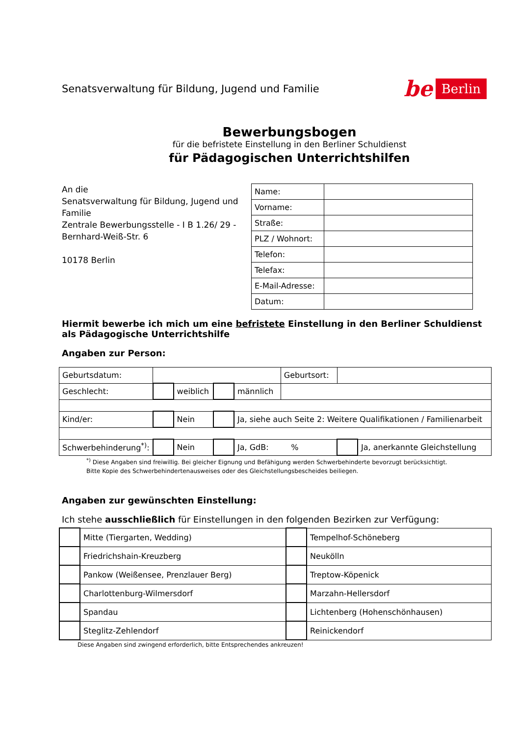Senatsverwaltung für Bildung, Jugend und Familie
be Berlin
Bewerbungsbogen
für die befristete Einstellung in den Berliner Schuldienst
für Pädagogischen Unterrichtshilfen
An die
Senatsverwaltung für Bildung, Jugend und Familie
Zentrale Bewerbungsstelle - I B 1.26/ 29 -
Bernhard-Weiß-Str. 6
10178 Berlin
| Name: | |
| Vorname: | |
| Straße: | |
| PLZ / Wohnort: | |
| Telefon: | |
| Telefax: | |
| E-Mail-Adresse: | |
| Datum: | |
Hiermit bewerbe ich mich um eine befristete Einstellung in den Berliner Schuldienst
als Pädagogische Unterrichtshilfe
Angaben zur Person:
| Geburtsdatum: | | | | | Geburtsort: | | |
| Geschlecht: | | weiblich | | männlich | | | |
| Kind/er: | | Nein | | Ja, siehe auch Seite 2: Weitere Qualifikationen / Familienarbeit | | | |
| Schwerbehinderung<sup>*)</sup>: | | Nein | | Ja, GdB: % | | | Ja, anerkannte Gleichstellung |
<sup>*)</sup> Diese Angaben sind freiwillig. Bei gleicher Eignung und Befähigung werden Schwerbehinderte bevorzugt berücksichtigt.
Bitte Kopie des Schwerbehindertenausweises oder des Gleichstellungsbescheides beiliegen.
Angaben zur gewünschten Einstellung:
Ich stehe ausschließlich für Einstellungen in den folgenden Bezirken zur Verfügung:
| | Mitte (Tiergarten, Wedding) | | Tempelhof-Schöneberg |
| | Friedrichshain-Kreuzberg | | Neukölln |
| | Pankow (Weißensee, Prenzlauer Berg) | | Treptow-Köpenick |
| | Charlottenburg-Wilmersdorf | | Marzahn-Hellersdorf |
| | Spandau | | Lichtenberg (Hohenschönhausen) |
| | Steglitz-Zehlendorf | | Reinickendorf |
Diese Angaben sind zwingend erforderlich, bitte Entsprechendes ankreuzen!